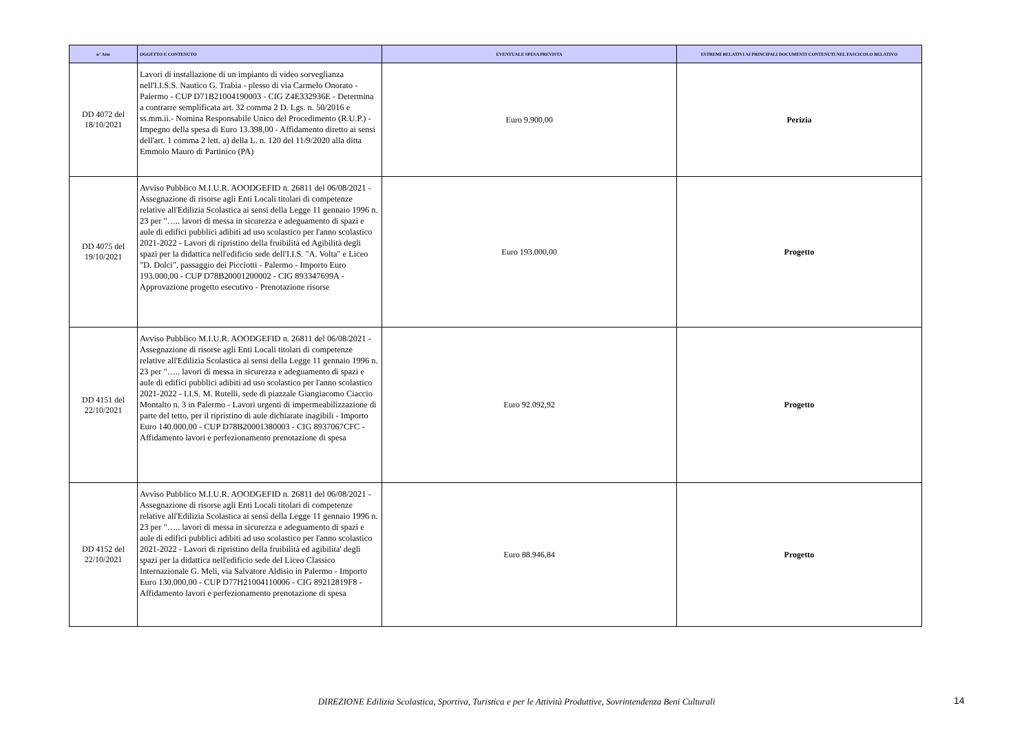| n° Atto | OGGETTO E CONTENUTO | EVENTUALE SPESA PREVISTA | ESTREMI RELATIVI AI PRINCIPALI DOCUMENTI CONTENUTI NEL FASCICOLO RELATIVO |
| --- | --- | --- | --- |
| DD 4072 del 18/10/2021 | Lavori di installazione di un impianto di video sorveglianza nell'I.I.S.S. Nautico G. Trabia - plesso di via Carmelo Onorato - Palermo - CUP D71B21004190003 - CIG Z4E332936E - Determina a contrarre semplificata art. 32 comma 2 D. Lgs. n. 50/2016 e ss.mm.ii.- Nomina Responsabile Unico del Procedimento (R.U.P.) - Impegno della spesa di Euro 13.398,00 - Affidamento diretto ai sensi dell'art. 1 comma 2 lett. a) della L. n. 120 del 11/9/2020 alla ditta Emmolo Mauro di Partinico (PA) | Euro 9.900,00 | Perizia |
| DD 4075 del 19/10/2021 | Avviso Pubblico M.I.U.R. AOODGEFID n. 26811 del 06/08/2021 - Assegnazione di risorse agli Enti Locali titolari di competenze relative all'Edilizia Scolastica ai sensi della Legge 11 gennaio 1996 n. 23 per "….. lavori di messa in sicurezza e adeguamento di spazi e aule di edifici pubblici adibiti ad uso scolastico per l'anno scolastico 2021-2022 - Lavori di ripristino della fruibilità ed Agibilità degli spazi per la didattica nell'edificio sede dell'I.I.S. "A. Volta" e Liceo "D. Dolci", passaggio dei Picciotti - Palermo - Importo Euro 193.000,00 - CUP D78B20001200002 - CIG 893347699A - Approvazione progetto esecutivo - Prenotazione risorse | Euro 193.000,00 | Progetto |
| DD 4151 del 22/10/2021 | Avviso Pubblico M.I.U.R. AOODGEFID n. 26811 del 06/08/2021 - Assegnazione di risorse agli Enti Locali titolari di competenze relative all'Edilizia Scolastica ai sensi della Legge 11 gennaio 1996 n. 23 per "….. lavori di messa in sicurezza e adeguamento di spazi e aule di edifici pubblici adibiti ad uso scolastico per l'anno scolastico 2021-2022 - I.I.S. M. Rutelli, sede di piazzale Giangiacomo Ciaccio Montalto n. 3 in Palermo - Lavori urgenti di impermeabilizzazione di parte del tetto, per il ripristino di aule dichiarate inagibili - Importo Euro 140.000,00 - CUP D78B20001380003 - CIG 8937067CFC - Affidamento lavori e perfezionamento prenotazione di spesa | Euro 92.092,92 | Progetto |
| DD 4152 del 22/10/2021 | Avviso Pubblico M.I.U.R. AOODGEFID n. 26811 del 06/08/2021 - Assegnazione di risorse agli Enti Locali titolari di competenze relative all'Edilizia Scolastica ai sensi della Legge 11 gennaio 1996 n. 23 per "….. lavori di messa in sicurezza e adeguamento di spazi e aule di edifici pubblici adibiti ad uso scolastico per l'anno scolastico 2021-2022 - Lavori di ripristino della fruibilità ed agibilita' degli spazi per la didattica nell'edificio sede del Liceo Classico Internazionale G. Meli, via Salvatore Aldisio in Palermo - Importo Euro 130.000,00 - CUP D77H21004110006 - CIG 89212819F8 - Affidamento lavori e perfezionamento prenotazione di spesa | Euro 88.946,84 | Progetto |
DIREZIONE Edilizia Scolastica, Sportiva, Turistica e per le Attività Produttive, Sovrintendenza Beni Culturali 14